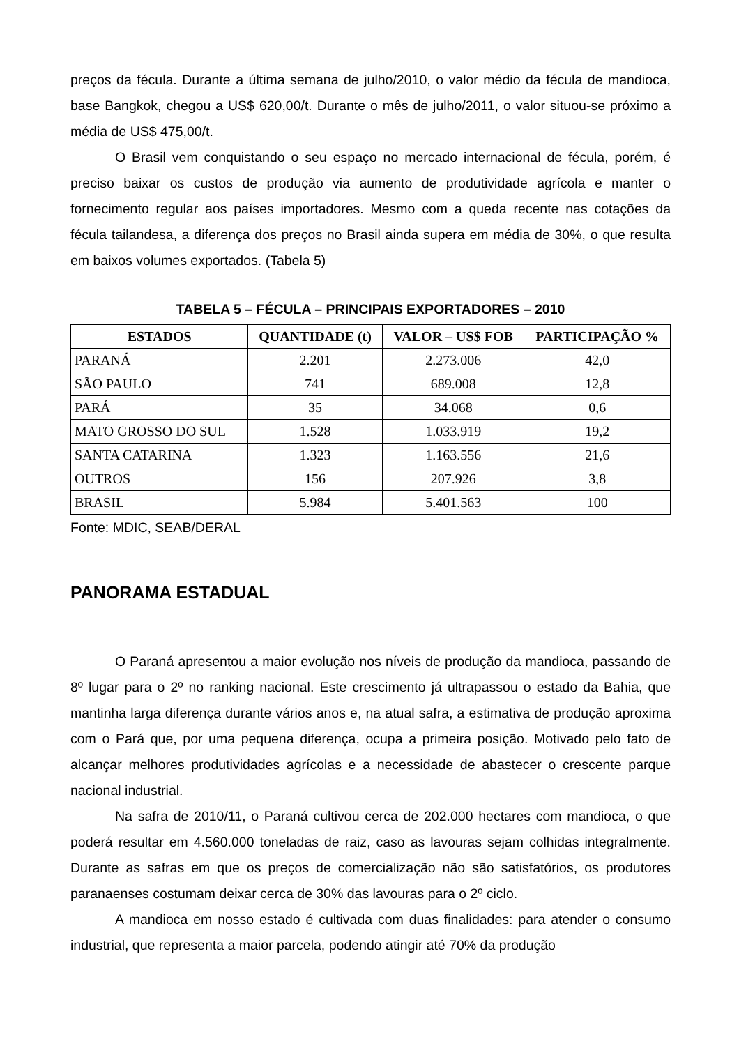preços da fécula. Durante a última semana de julho/2010, o valor médio da fécula de mandioca, base Bangkok, chegou a US$ 620,00/t. Durante o mês de julho/2011, o valor situou-se próximo a média de US$ 475,00/t.
O Brasil vem conquistando o seu espaço no mercado internacional de fécula, porém, é preciso baixar os custos de produção via aumento de produtividade agrícola e manter o fornecimento regular aos países importadores. Mesmo com a queda recente nas cotações da fécula tailandesa, a diferença dos preços no Brasil ainda supera em média de 30%, o que resulta em baixos volumes exportados. (Tabela 5)
TABELA 5 – FÉCULA – PRINCIPAIS EXPORTADORES – 2010
| ESTADOS | QUANTIDADE (t) | VALOR – US$ FOB | PARTICIPAÇÃO % |
| --- | --- | --- | --- |
| PARANÁ | 2.201 | 2.273.006 | 42,0 |
| SÃO PAULO | 741 | 689.008 | 12,8 |
| PARÁ | 35 | 34.068 | 0,6 |
| MATO GROSSO DO SUL | 1.528 | 1.033.919 | 19,2 |
| SANTA CATARINA | 1.323 | 1.163.556 | 21,6 |
| OUTROS | 156 | 207.926 | 3,8 |
| BRASIL | 5.984 | 5.401.563 | 100 |
Fonte: MDIC, SEAB/DERAL
PANORAMA ESTADUAL
O Paraná apresentou a maior evolução nos níveis de produção da mandioca, passando de 8º lugar para o 2º no ranking nacional. Este crescimento já ultrapassou o estado da Bahia, que mantinha larga diferença durante vários anos e, na atual safra, a estimativa de produção aproxima com o Pará que, por uma pequena diferença, ocupa a primeira posição. Motivado pelo fato de alcançar melhores produtividades agrícolas e a necessidade de abastecer o crescente parque nacional industrial.
Na safra de 2010/11, o Paraná cultivou cerca de 202.000 hectares com mandioca, o que poderá resultar em 4.560.000 toneladas de raiz, caso as lavouras sejam colhidas integralmente. Durante as safras em que os preços de comercialização não são satisfatórios, os produtores paranaenses costumam deixar cerca de 30% das lavouras para o 2º ciclo.
A mandioca em nosso estado é cultivada com duas finalidades: para atender o consumo industrial, que representa a maior parcela, podendo atingir até 70% da produção